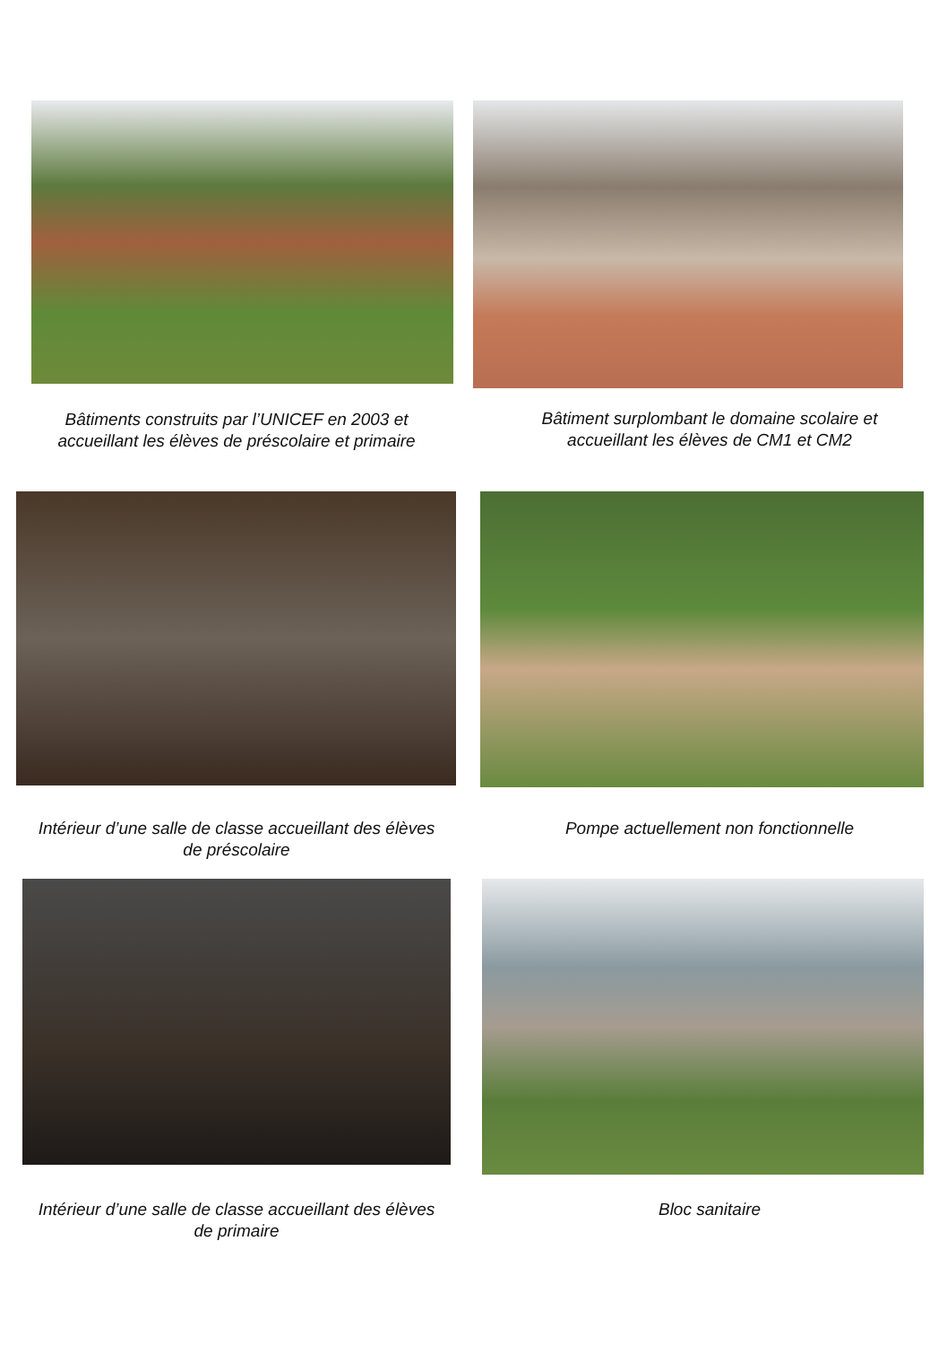Bâtiments construits par l’UNICEF en 2003 et
accueillant les élèves de préscolaire et primaire
Bâtiment surplombant le domaine scolaire et
accueillant les élèves de CM1 et CM2
Intérieur d’une salle de classe accueillant des élèves
de préscolaire
Pompe actuellement non fonctionnelle
Intérieur d’une salle de classe accueillant des élèves
de primaire
Bloc sanitaire